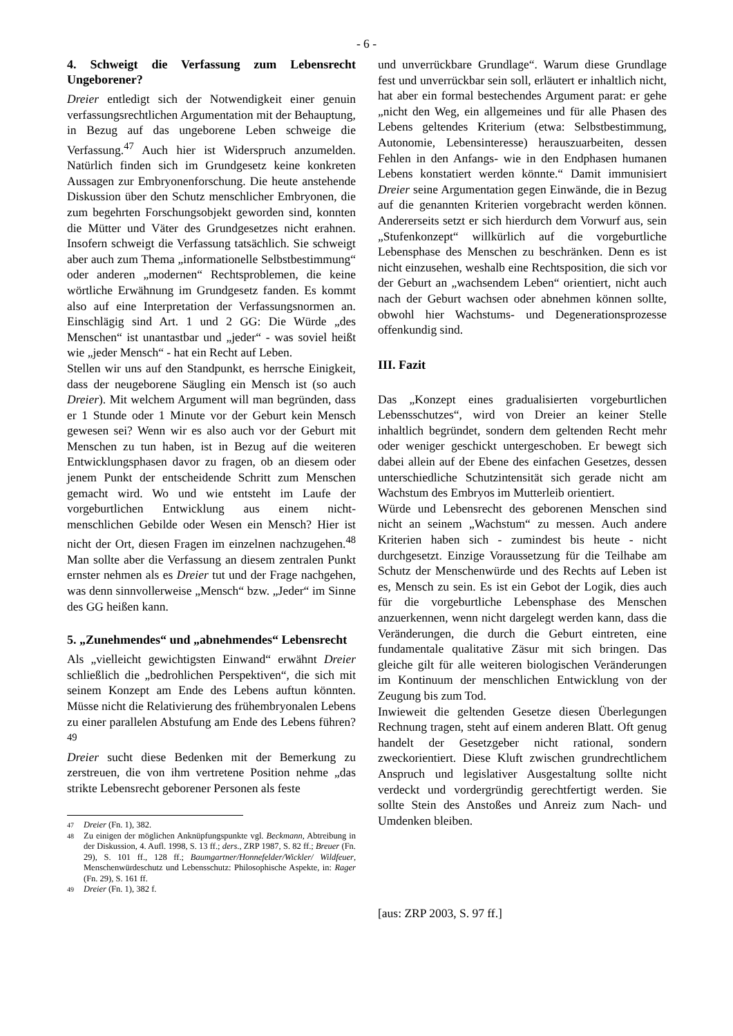- 6 -
4. Schweigt die Verfassung zum Lebensrecht Ungeborener?
Dreier entledigt sich der Notwendigkeit einer genuin verfassungsrechtlichen Argumentation mit der Behauptung, in Bezug auf das ungeborene Leben schweige die Verfassung.<sup>47</sup> Auch hier ist Widerspruch anzumelden. Natürlich finden sich im Grundgesetz keine konkreten Aussagen zur Embryonenforschung. Die heute anstehende Diskussion über den Schutz menschlicher Embryonen, die zum begehrten Forschungsobjekt geworden sind, konnten die Mütter und Väter des Grundgesetzes nicht erahnen. Insofern schweigt die Verfassung tatsächlich. Sie schweigt aber auch zum Thema „informationelle Selbstbestimmung“ oder anderen „modernen“ Rechtsproblemen, die keine wörtliche Erwähnung im Grundgesetz fanden. Es kommt also auf eine Interpretation der Verfassungsnormen an. Einschlägig sind Art. 1 und 2 GG: Die Würde „des Menschen“ ist unantastbar und „jeder“ - was soviel heißt wie „jeder Mensch“ - hat ein Recht auf Leben.
Stellen wir uns auf den Standpunkt, es herrsche Einigkeit, dass der neugeborene Säugling ein Mensch ist (so auch Dreier). Mit welchem Argument will man begründen, dass er 1 Stunde oder 1 Minute vor der Geburt kein Mensch gewesen sei? Wenn wir es also auch vor der Geburt mit Menschen zu tun haben, ist in Bezug auf die weiteren Entwicklungsphasen davor zu fragen, ob an diesem oder jenem Punkt der entscheidende Schritt zum Menschen gemacht wird. Wo und wie entsteht im Laufe der vorgeburtlichen Entwicklung aus einem nicht-menschlichen Gebilde oder Wesen ein Mensch? Hier ist nicht der Ort, diesen Fragen im einzelnen nachzugehen.<sup>48</sup> Man sollte aber die Verfassung an diesem zentralen Punkt ernster nehmen als es Dreier tut und der Frage nachgehen, was denn sinnvollerweise „Mensch“ bzw. „Jeder“ im Sinne des GG heißen kann.
5. „Zunehmendes“ und „abnehmendes“ Lebensrecht
Als „vielleicht gewichtigsten Einwand“ erwähnt Dreier schließlich die „bedrohlichen Perspektiven“, die sich mit seinem Konzept am Ende des Lebens auftun könnten. Müsse nicht die Relativierung des frühembryonalen Lebens zu einer parallelen Abstufung am Ende des Lebens führen?<sup>49</sup>
Dreier sucht diese Bedenken mit der Bemerkung zu zerstreuen, die von ihm vertretene Position nehme „das strikte Lebensrecht geborener Personen als feste
47 Dreier (Fn. 1), 382.
48 Zu einigen der möglichen Anknüpfungspunkte vgl. Beckmann, Abtreibung in der Diskussion, 4. Aufl. 1998, S. 13 ff.; ders., ZRP 1987, S. 82 ff.; Breuer (Fn. 29), S. 101 ff., 128 ff.; Baumgartner/Honnefelder/Wickler/ Wildfeuer, Menschenwürdeschutz und Lebensschutz: Philosophische Aspekte, in: Rager (Fn. 29), S. 161 ff.
49 Dreier (Fn. 1), 382 f.
und unverrückbare Grundlage“. Warum diese Grundlage fest und unverrückbar sein soll, erläutert er inhaltlich nicht, hat aber ein formal bestechendes Argument parat: er gehe „nicht den Weg, ein allgemeines und für alle Phasen des Lebens geltendes Kriterium (etwa: Selbstbestimmung, Autonomie, Lebensinteresse) herauszuarbeiten, dessen Fehlen in den Anfangs- wie in den Endphasen humanen Lebens konstatiert werden könnte.“ Damit immunisiert Dreier seine Argumentation gegen Einwände, die in Bezug auf die genannten Kriterien vorgebracht werden können. Andererseits setzt er sich hierdurch dem Vorwurf aus, sein „Stufenkonzept“ willkürlich auf die vorgeburtliche Lebensphase des Menschen zu beschränken. Denn es ist nicht einzusehen, weshalb eine Rechtsposition, die sich vor der Geburt an „wachsendem Leben“ orientiert, nicht auch nach der Geburt wachsen oder abnehmen können sollte, obwohl hier Wachstums- und Degenerationsprozesse offenkundig sind.
III. Fazit
Das „Konzept eines gradualisierten vorgeburtlichen Lebensschutzes“, wird von Dreier an keiner Stelle inhaltlich begründet, sondern dem geltenden Recht mehr oder weniger geschickt untergeschoben. Er bewegt sich dabei allein auf der Ebene des einfachen Gesetzes, dessen unterschiedliche Schutzintensität sich gerade nicht am Wachstum des Embryos im Mutterleib orientiert.
Würde und Lebensrecht des geborenen Menschen sind nicht an seinem „Wachstum“ zu messen. Auch andere Kriterien haben sich - zumindest bis heute - nicht durchgesetzt. Einzige Voraussetzung für die Teilhabe am Schutz der Menschenwürde und des Rechts auf Leben ist es, Mensch zu sein. Es ist ein Gebot der Logik, dies auch für die vorgeburtliche Lebensphase des Menschen anzuerkennen, wenn nicht dargelegt werden kann, dass die Veränderungen, die durch die Geburt eintreten, eine fundamentale qualitative Zäsur mit sich bringen. Das gleiche gilt für alle weiteren biologischen Veränderungen im Kontinuum der menschlichen Entwicklung von der Zeugung bis zum Tod.
Inwieweit die geltenden Gesetze diesen Überlegungen Rechnung tragen, steht auf einem anderen Blatt. Oft genug handelt der Gesetzgeber nicht rational, sondern zweckorientiert. Diese Kluft zwischen grundrechtlichem Anspruch und legislativer Ausgestaltung sollte nicht verdeckt und vordergründig gerechtfertigt werden. Sie sollte Stein des Anstoßes und Anreiz zum Nach- und Umdenken bleiben.
[aus: ZRP 2003, S. 97 ff.]